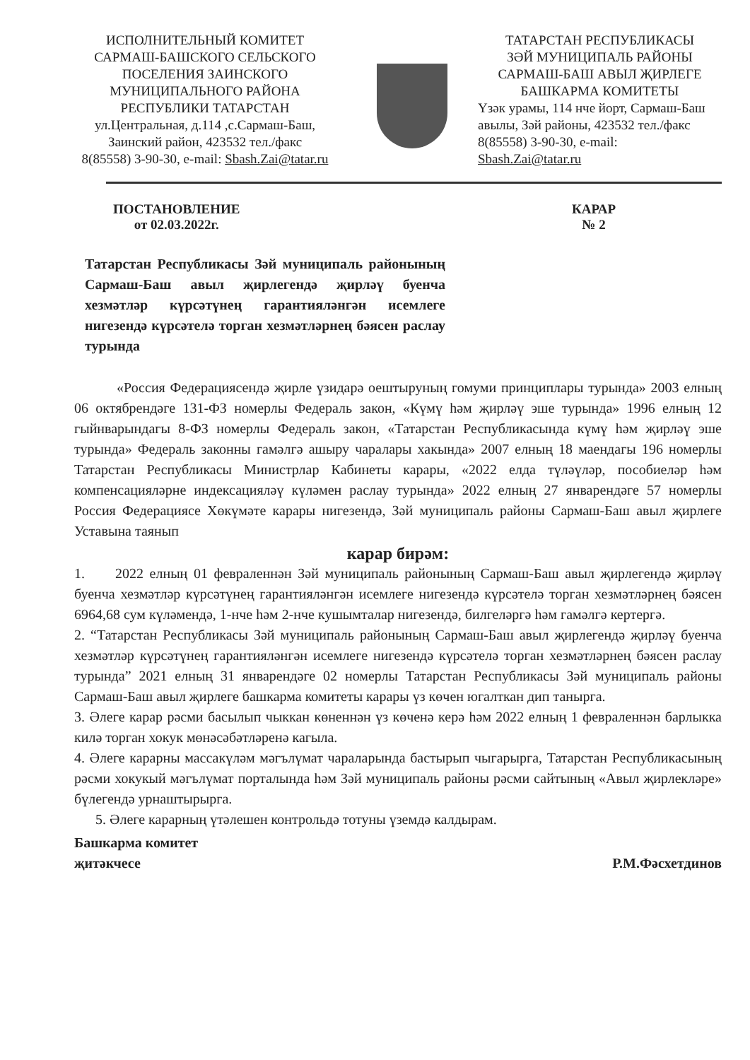ИСПОЛНИТЕЛЬНЫЙ КОМИТЕТ
САРМАШ-БАШСКОГО СЕЛЬСКОГО
ПОСЕЛЕНИЯ ЗАИНСКОГО
МУНИЦИПАЛЬНОГО РАЙОНА
РЕСПУБЛИКИ ТАТАРСТАН
ул.Центральная, д.114 ,с.Сармаш-Баш,
Заинский район, 423532 тел./факс
8(85558) 3-90-30, e-mail: Sbash.Zai@tatar.ru
ТАТАРСТАН РЕСПУБЛИКАСЫ
ЗӘЙ МУНИЦИПАЛЬ РАЙОНЫ
САРМАШ-БАШ АВЫЛ ҖИРЛЕГЕ
БАШКАРМА КОМИТЕТЫ
Үзәк урамы, 114 нче йорт, Сармаш-Баш авылы, Зәй районы, 423532 тел./факс 8(85558) 3-90-30, e-mail: Sbash.Zai@tatar.ru
ПОСТАНОВЛЕНИЕ
от 02.03.2022г.
КАРАР
№ 2
Татарстан Республикасы Зәй муниципаль районының Сармаш-Баш авыл җирлегендә җирләү буенча хезмәтләр күрсәтүнең гарантияләнгән исемлеге нигезендә күрсәтелә торган хезмәтләрнең бәясен раслау турында
«Россия Федерациясендә җирле үзидарә оештыруның гомуми принциплары турында» 2003 елның 06 октябрендәге 131-ФЗ номерлы Федераль закон, «Күмү һәм җирләү эше турында» 1996 елның 12 гыйнварындагы 8-ФЗ номерлы Федераль закон, «Татарстан Республикасында күмү һәм җирләү эше турында» Федераль законны гамәлгә ашыру чаралары хакында» 2007 елның 18 маендагы 196 номерлы Татарстан Республикасы Министрлар Кабинеты карары, «2022 елда түләүләр, пособиеләр һәм компенсацияләрне индексацияләү күләмен раслау турында» 2022 елның 27 январендәге 57 номерлы Россия Федерациясе Хөкүмәте карары нигезендә, Зәй муниципаль районы Сармаш-Баш авыл җирлеге Уставына таянып
карар бирәм:
1. 2022 елның 01 февраленнән Зәй муниципаль районының Сармаш-Баш авыл җирлегендә җирләү буенча хезмәтләр күрсәтүнең гарантияләнгән исемлеге нигезендә күрсәтелә торган хезмәтләрнең бәясен 6964,68 сум күләмендә, 1-нче һәм 2-нче кушымталар нигезендә, билгеләргә һәм гамәлгә кертергә.
2. “Татарстан Республикасы Зәй муниципаль районының Сармаш-Баш авыл җирлегендә җирләү буенча хезмәтләр күрсәтүнең гарантияләнгән исемлеге нигезендә күрсәтелә торган хезмәтләрнең бәясен раслау турында” 2021 елның 31 январендәге 02 номерлы Татарстан Республикасы Зәй муниципаль районы Сармаш-Баш авыл җирлеге башкарма комитеты карары үз көчен югалткан дип танырга.
3. Әлеге карар рәсми басылып чыккан көненнән үз көченә керә һәм 2022 елның 1 февраленнән барлыкка килә торган хокук мөнәсәбәтләренә кагыла.
4. Әлеге карарны массакүләм мәгълүмат чараларында бастырып чыгарырга, Татарстан Республикасының рәсми хокукый мәгълүмат порталында һәм Зәй муниципаль районы рәсми сайтының «Авыл җирлекләре» бүлегендә урнаштырырга.
5. Әлеге карарның үтәлешен контрольдә тотуны үземдә калдырам.
Башкарма комитет
җитәкчесе
Р.М.Фәсхетдинов